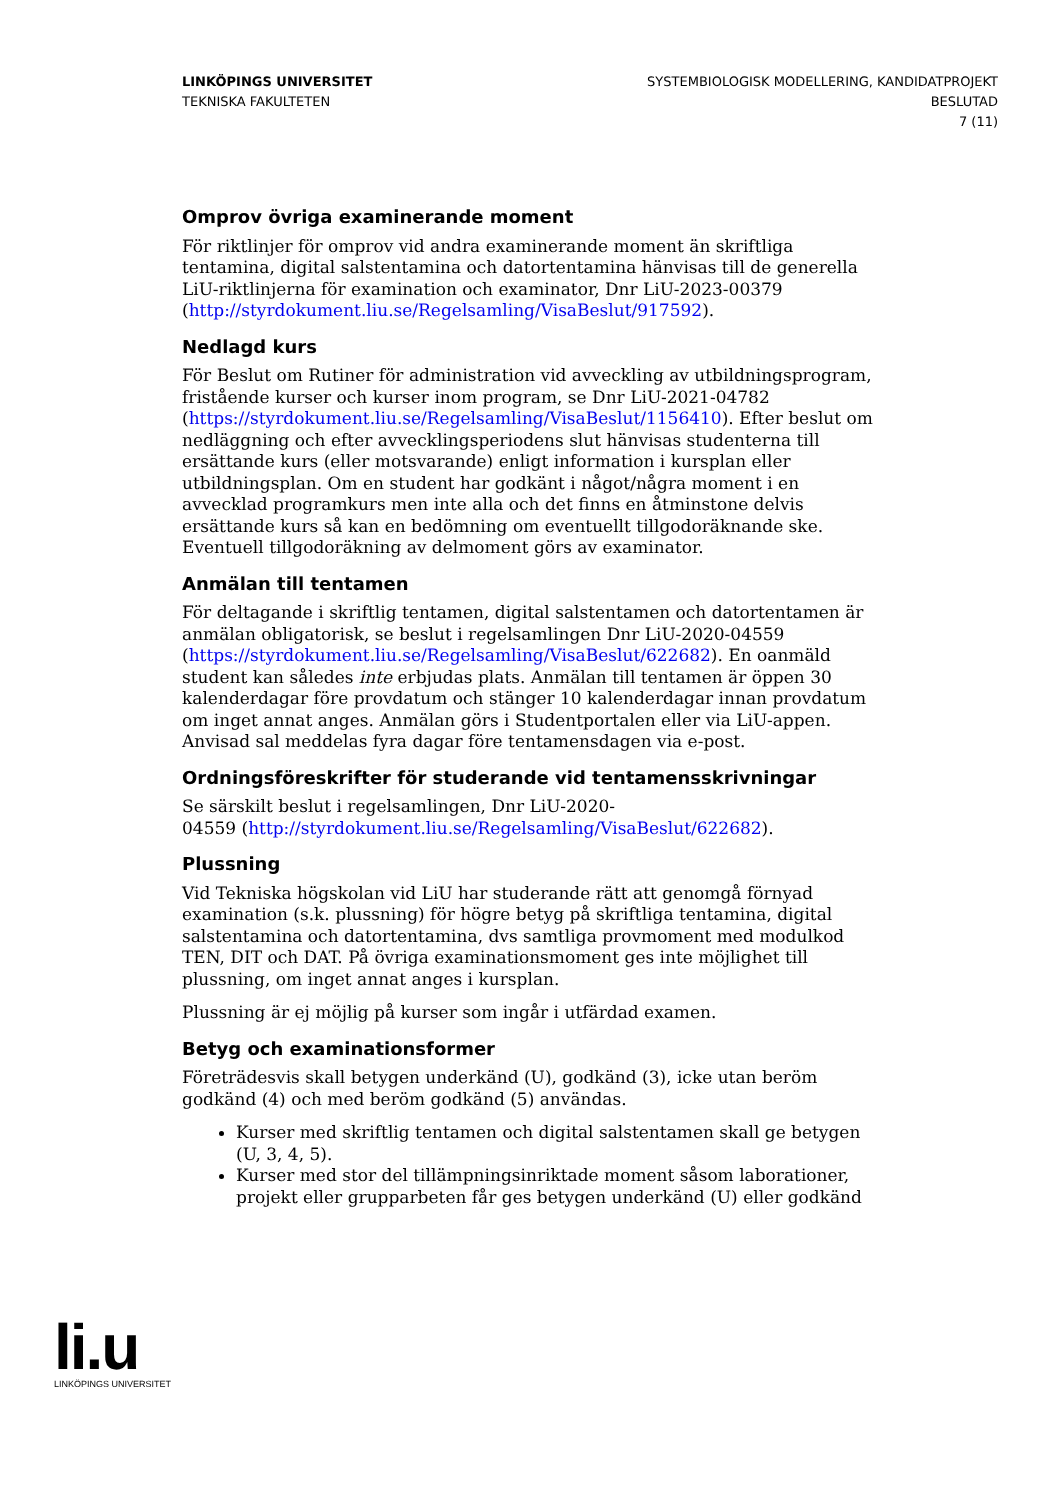LINKÖPINGS UNIVERSITET
TEKNISKA FAKULTETEN
SYSTEMBIOLOGISK MODELLERING, KANDIDATPROJEKT
BESLUTAD
7 (11)
Omprov övriga examinerande moment
För riktlinjer för omprov vid andra examinerande moment än skriftliga tentamina, digital salstentamina och datortentamina hänvisas till de generella LiU-riktlinjerna för examination och examinator, Dnr LiU-2023-00379 (http://styrdokument.liu.se/Regelsamling/VisaBeslut/917592).
Nedlagd kurs
För Beslut om Rutiner för administration vid avveckling av utbildningsprogram, fristående kurser och kurser inom program, se Dnr LiU-2021-04782 (https://styrdokument.liu.se/Regelsamling/VisaBeslut/1156410). Efter beslut om nedläggning och efter avvecklingsperiodens slut hänvisas studenterna till ersättande kurs (eller motsvarande) enligt information i kursplan eller utbildningsplan. Om en student har godkänt i något/några moment i en avvecklad programkurs men inte alla och det finns en åtminstone delvis ersättande kurs så kan en bedömning om eventuellt tillgodoräknande ske. Eventuell tillgodoräkning av delmoment görs av examinator.
Anmälan till tentamen
För deltagande i skriftlig tentamen, digital salstentamen och datortentamen är anmälan obligatorisk, se beslut i regelsamlingen Dnr LiU-2020-04559 (https://styrdokument.liu.se/Regelsamling/VisaBeslut/622682). En oanmäld student kan således inte erbjudas plats. Anmälan till tentamen är öppen 30 kalenderdagar före provdatum och stänger 10 kalenderdagar innan provdatum om inget annat anges. Anmälan görs i Studentportalen eller via LiU-appen. Anvisad sal meddelas fyra dagar före tentamensdagen via e-post.
Ordningsföreskrifter för studerande vid tentamensskrivningar
Se särskilt beslut i regelsamlingen, Dnr LiU-2020-
04559 (http://styrdokument.liu.se/Regelsamling/VisaBeslut/622682).
Plussning
Vid Tekniska högskolan vid LiU har studerande rätt att genomgå förnyad examination (s.k. plussning) för högre betyg på skriftliga tentamina, digital salstentamina och datortentamina, dvs samtliga provmoment med modulkod TEN, DIT och DAT. På övriga examinationsmoment ges inte möjlighet till plussning, om inget annat anges i kursplan.
Plussning är ej möjlig på kurser som ingår i utfärdad examen.
Betyg och examinationsformer
Företrädesvis skall betygen underkänd (U), godkänd (3), icke utan beröm godkänd (4) och med beröm godkänd (5) användas.
Kurser med skriftlig tentamen och digital salstentamen skall ge betygen (U, 3, 4, 5).
Kurser med stor del tillämpningsinriktade moment såsom laborationer, projekt eller grupparbeten får ges betygen underkänd (U) eller godkänd
li.u
LINKÖPINGS UNIVERSITET